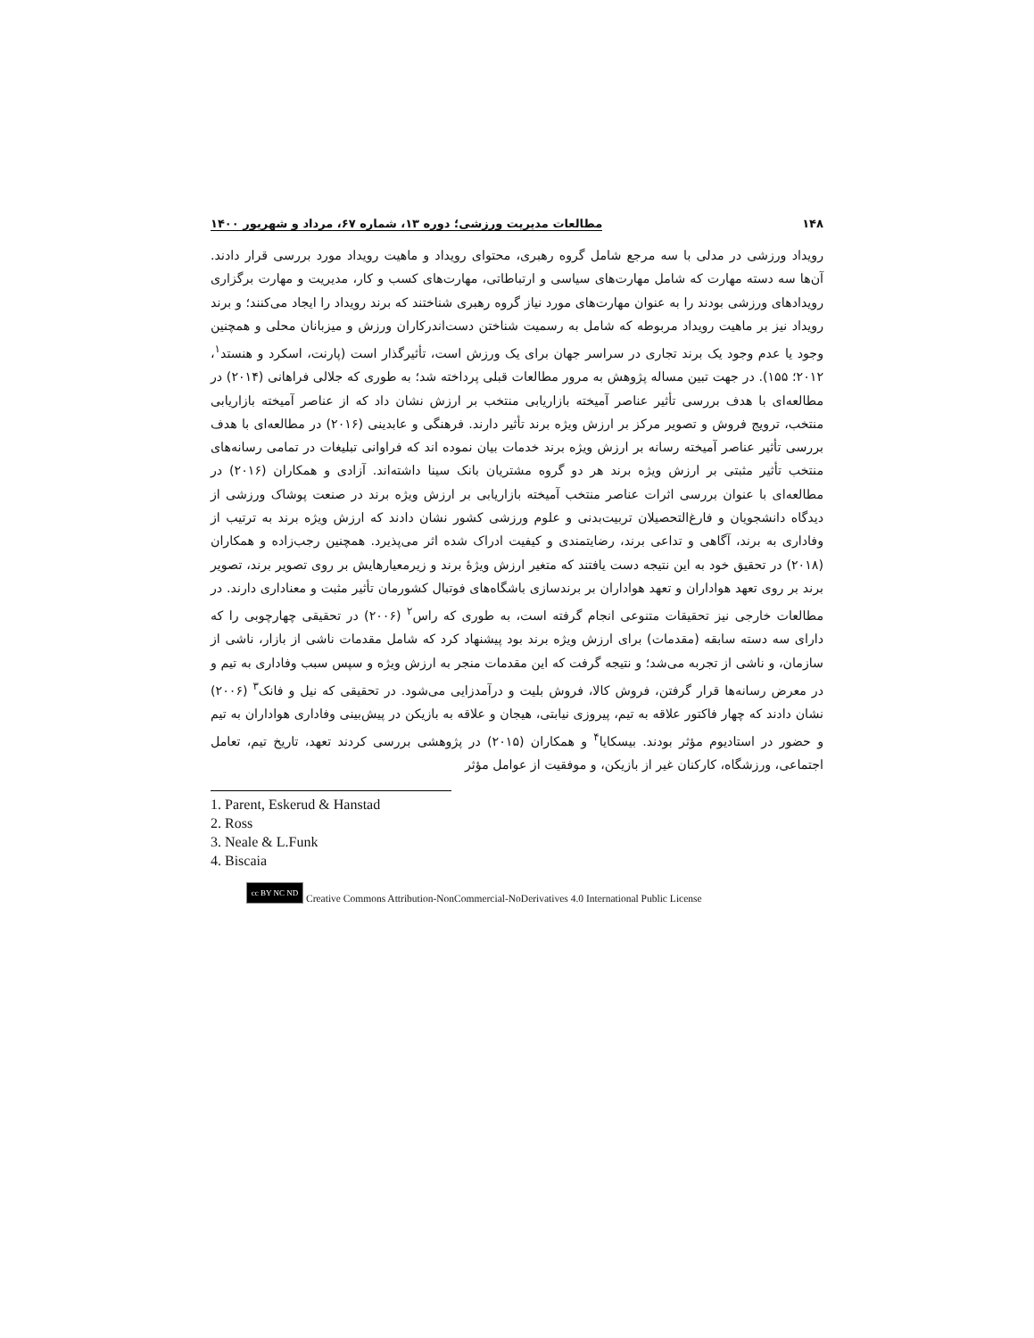۱۴۸ مطالعات مدیریت ورزشی؛ دوره ۱۳، شماره ۶۷، مرداد و شهریور ۱۴۰۰
رویداد ورزشی در مدلی با سه مرجع شامل گروه رهبری، محتوای رویداد و ماهیت رویداد مورد بررسی قرار دادند. آن‌ها سه دسته مهارت که شامل مهارت‌های سیاسی و ارتباطاتی، مهارت‌های کسب و کار، مدیریت و مهارت برگزاری رویدادهای ورزشی بودند را به عنوان مهارت‌های مورد نیاز گروه رهبری شناختند که برند رویداد را ایجاد می‌کنند؛ و برند رویداد نیز بر ماهیت رویداد مربوطه که شامل به رسمیت شناختن دست‌اندرکاران ورزش و میزبانان محلی و همچنین وجود یا عدم وجود یک برند تجاری در سراسر جهان برای یک ورزش است، تأثیرگذار است (پارنت، اسکرد و هنستد<sup>۱</sup>، ۲۰۱۲؛ ۱۵۵). در جهت تبین مساله پژوهش به مرور مطالعات قبلی پرداخته شد؛ به طوری که جلالی فراهانی (۲۰۱۴) در مطالعه‌ای با هدف بررسی تأثیر عناصر آمیخته بازاریابی منتخب بر ارزش نشان داد که از عناصر آمیخته بازاریابی منتخب، ترویج فروش و تصویر مرکز بر ارزش ویژه برند تأثیر دارند. فرهنگی و عابدینی (۲۰۱۶) در مطالعه‌ای با هدف بررسی تأثیر عناصر آمیخته رسانه بر ارزش ویژه برند خدمات بیان نموده اند که فراوانی تبلیغات در تمامی رسانه‌های منتخب تأثیر مثبتی بر ارزش ویژه برند هر دو گروه مشتریان بانک سینا داشته‌اند. آزادی و همکاران (۲۰۱۶) در مطالعه‌ای با عنوان بررسی اثرات عناصر منتخب آمیخته بازاریابی بر ارزش ویژه برند در صنعت پوشاک ورزشی از دیدگاه دانشجویان و فارغ‌التحصیلان تربیت‌بدنی و علوم ورزشی کشور نشان دادند که ارزش ویژه برند به ترتیب از وفاداری به برند، آگاهی و تداعی برند، رضایتمندی و کیفیت ادراک شده اثر می‌پذیرد. همچنین رجب‌زاده و همکاران (۲۰۱۸) در تحقیق خود به این نتیجه دست یافتند که متغیر ارزش ویژهٔ برند و زیرمعیارهایش بر روی تصویر برند، تصویر برند بر روی تعهد هواداران و تعهد هواداران بر برندسازی باشگاه‌های فوتبال کشورمان تأثیر مثبت و معناداری دارند. در مطالعات خارجی نیز تحقیقات متنوعی انجام گرفته است، به طوری که راس<sup>۲</sup> (۲۰۰۶) در تحقیقی چهارچوبی را که دارای سه دسته سابقه (مقدمات) برای ارزش ویژه برند بود پیشنهاد کرد که شامل مقدمات ناشی از بازار، ناشی از سازمان، و ناشی از تجربه می‌شد؛ و نتیجه گرفت که این مقدمات منجر به ارزش ویژه و سپس سبب وفاداری به تیم و در معرض رسانه‌ها قرار گرفتن، فروش کالا، فروش بلیت و درآمدزایی می‌شود. در تحقیقی که نیل و فانک<sup>۳</sup> (۲۰۰۶) نشان دادند که چهار فاکتور علاقه به تیم، پیروزی نیابتی، هیجان و علاقه به بازیکن در پیش‌بینی وفاداری هواداران به تیم و حضور در استادیوم مؤثر بودند. بیسکایا<sup>۴</sup> و همکاران (۲۰۱۵) در پژوهشی بررسی کردند تعهد، تاریخ تیم، تعامل اجتماعی، ورزشگاه، کارکنان غیر از بازیکن، و موفقیت از عوامل مؤثر
1. Parent, Eskerud & Hanstad
2. Ross
3. Neale & L.Funk
4. Biscaia
cc BY NC ND Creative Commons Attribution-NonCommercial-NoDerivatives 4.0 International Public License